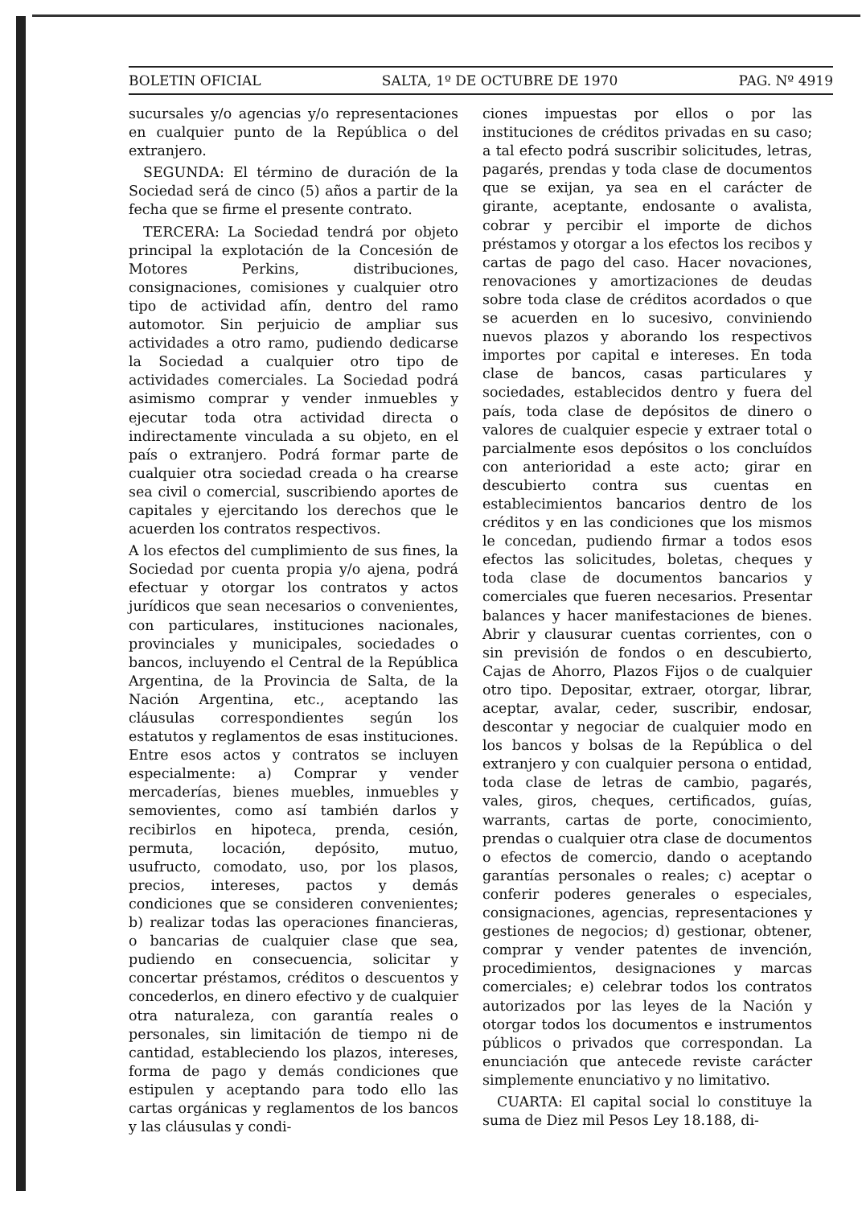BOLETIN OFICIAL SALTA, 1º DE OCTUBRE DE 1970 PAG. Nº 4919
sucursales y/o agencias y/o representaciones en cualquier punto de la República o del extranjero.
SEGUNDA: El término de duración de la Sociedad será de cinco (5) años a partir de la fecha que se firme el presente contrato.
TERCERA: La Sociedad tendrá por objeto principal la explotación de la Concesión de Motores Perkins, distribuciones, consignaciones, comisiones y cualquier otro tipo de actividad afín, dentro del ramo automotor. Sin perjuicio de ampliar sus actividades a otro ramo, pudiendo dedicarse la Sociedad a cualquier otro tipo de actividades comerciales. La Sociedad podrá asimismo comprar y vender inmuebles y ejecutar toda otra actividad directa o indirectamente vinculada a su objeto, en el país o extranjero. Podrá formar parte de cualquier otra sociedad creada o ha crearse sea civil o comercial, suscribiendo aportes de capitales y ejercitando los derechos que le acuerden los contratos respectivos.
A los efectos del cumplimiento de sus fines, la Sociedad por cuenta propia y/o ajena, podrá efectuar y otorgar los contratos y actos jurídicos que sean necesarios o convenientes, con particulares, instituciones nacionales, provinciales y municipales, sociedades o bancos, incluyendo el Central de la República Argentina, de la Provincia de Salta, de la Nación Argentina, etc., aceptando las cláusulas correspondientes según los estatutos y reglamentos de esas instituciones. Entre esos actos y contratos se incluyen especialmente: a) Comprar y vender mercaderías, bienes muebles, inmuebles y semovientes, como así también darlos y recibirlos en hipoteca, prenda, cesión, permuta, locación, depósito, mutuo, usufructo, comodato, uso, por los plasos, precios, intereses, pactos y demás condiciones que se consideren convenientes; b) realizar todas las operaciones financieras, o bancarias de cualquier clase que sea, pudiendo en consecuencia, solicitar y concertar préstamos, créditos o descuentos y concederlos, en dinero efectivo y de cualquier otra naturaleza, con garantía reales o personales, sin limitación de tiempo ni de cantidad, estableciendo los plazos, intereses, forma de pago y demás condiciones que estipulen y aceptando para todo ello las cartas orgánicas y reglamentos de los bancos y las cláusulas y condi-
ciones impuestas por ellos o por las instituciones de créditos privadas en su caso; a tal efecto podrá suscribir solicitudes, letras, pagarés, prendas y toda clase de documentos que se exijan, ya sea en el carácter de girante, aceptante, endosante o avalista, cobrar y percibir el importe de dichos préstamos y otorgar a los efectos los recibos y cartas de pago del caso. Hacer novaciones, renovaciones y amortizaciones de deudas sobre toda clase de créditos acordados o que se acuerden en lo sucesivo, conviniendo nuevos plazos y aborando los respectivos importes por capital e intereses. En toda clase de bancos, casas particulares y sociedades, establecidos dentro y fuera del país, toda clase de depósitos de dinero o valores de cualquier especie y extraer total o parcialmente esos depósitos o los concluídos con anterioridad a este acto; girar en descubierto contra sus cuentas en establecimientos bancarios dentro de los créditos y en las condiciones que los mismos le concedan, pudiendo firmar a todos esos efectos las solicitudes, boletas, cheques y toda clase de documentos bancarios y comerciales que fueren necesarios. Presentar balances y hacer manifestaciones de bienes. Abrir y clausurar cuentas corrientes, con o sin previsión de fondos o en descubierto, Cajas de Ahorro, Plazos Fijos o de cualquier otro tipo. Depositar, extraer, otorgar, librar, aceptar, avalar, ceder, suscribir, endosar, descontar y negociar de cualquier modo en los bancos y bolsas de la República o del extranjero y con cualquier persona o entidad, toda clase de letras de cambio, pagarés, vales, giros, cheques, certificados, guías, warrants, cartas de porte, conocimiento, prendas o cualquier otra clase de documentos o efectos de comercio, dando o aceptando garantías personales o reales; c) aceptar o conferir poderes generales o especiales, consignaciones, agencias, representaciones y gestiones de negocios; d) gestionar, obtener, comprar y vender patentes de invención, procedimientos, designaciones y marcas comerciales; e) celebrar todos los contratos autorizados por las leyes de la Nación y otorgar todos los documentos e instrumentos públicos o privados que correspondan. La enunciación que antecede reviste carácter simplemente enunciativo y no limitativo.
CUARTA: El capital social lo constituye la suma de Diez mil Pesos Ley 18.188, di-